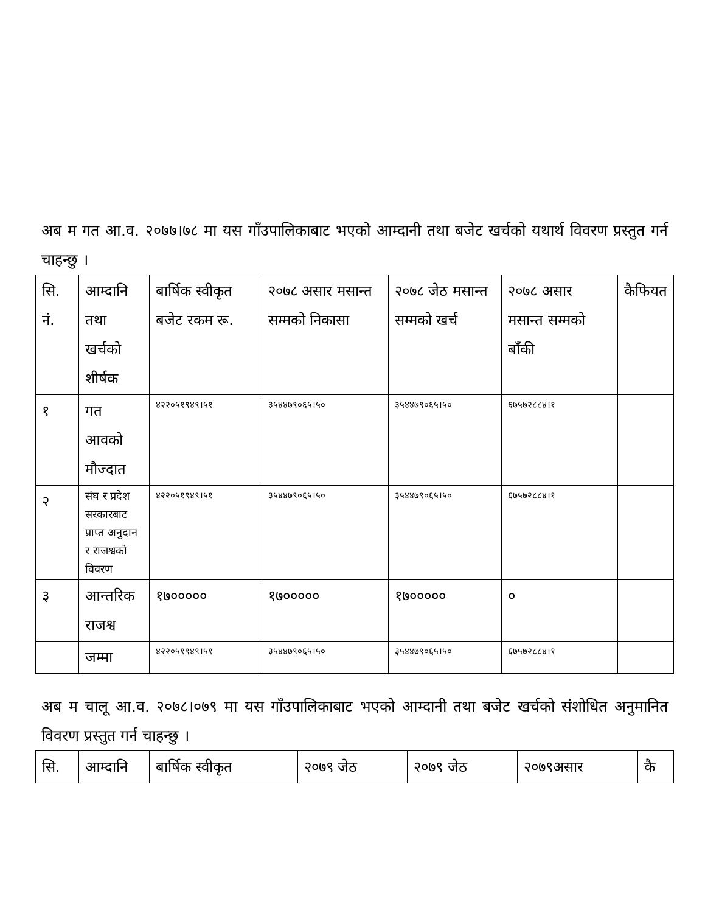अब म गत आ.व. २०७७।७८ मा यस गाँउपालिकाबाट भएको आम्दानी तथा बजेट खर्चको यथार्थ विवरण प्रस्तुत गर्न चाहन्छु ।
| सि. नं. | आम्दानि तथा खर्चको शीर्षक | बार्षिक स्वीकृत बजेट रकम रू. | २०७८ असार मसान्त सम्मको निकासा | २०७८ जेठ मसान्त सम्मको खर्च | २०७८ असार मसान्त सम्मको बाँकी | कैफियत |
| --- | --- | --- | --- | --- | --- | --- |
| १ | गत आवको मौज्दात | ४२२०५१९४९।५१ | ३५४४७९०६५।५० | ३५४४७९०६५।५० | ६७५७२८८४।१ | |
| २ | संघ र प्रदेश सरकारबाट प्राप्त अनुदान र राजश्वको विवरण | ४२२०५१९४९।५१ | ३५४४७९०६५।५० | ३५४४७९०६५।५० | ६७५७२८८४।१ | |
| ३ | आन्तरिक राजश्व | १७००००० | १७००००० | १७००००० | ० | |
| | जम्मा | ४२२०५१९४९।५१ | ३५४४७९०६५।५० | ३५४४७९०६५।५० | ६७५७२८८४।१ | |
अब म चालू आ.व. २०७८।०७९ मा यस गाँउपालिकाबाट भएको आम्दानी तथा बजेट खर्चको संशोधित अनुमानित विवरण प्रस्तुत गर्न चाहन्छु ।
| सि. | आम्दानि | बार्षिक स्वीकृत | २०७९ जेठ | २०७९ जेठ | २०७९असार | कै |
| --- | --- | --- | --- | --- | --- | --- |